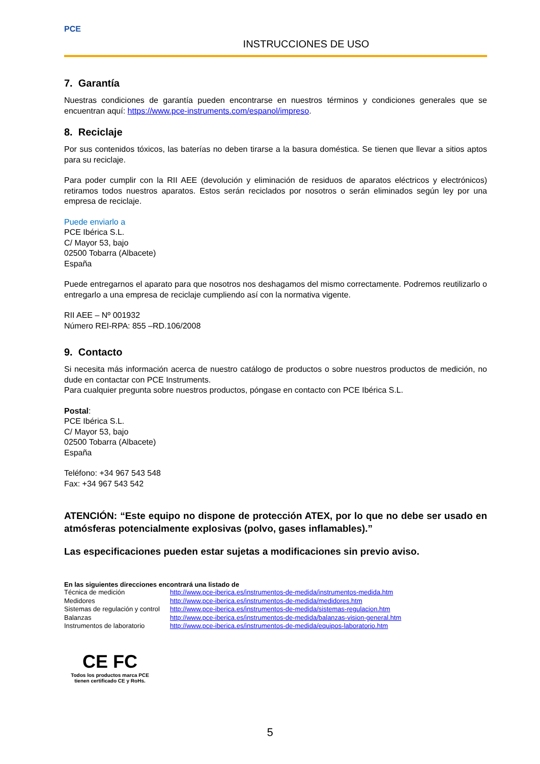PCE
INSTRUCCIONES DE USO
7. Garantía
Nuestras condiciones de garantía pueden encontrarse en nuestros términos y condiciones generales que se encuentran aquí: https://www.pce-instruments.com/espanol/impreso.
8. Reciclaje
Por sus contenidos tóxicos, las baterías no deben tirarse a la basura doméstica. Se tienen que llevar a sitios aptos para su reciclaje.
Para poder cumplir con la RII AEE (devolución y eliminación de residuos de aparatos eléctricos y electrónicos) retiramos todos nuestros aparatos. Estos serán reciclados por nosotros o serán eliminados según ley por una empresa de reciclaje.
Puede enviarlo a
PCE Ibérica S.L.
C/ Mayor 53, bajo
02500 Tobarra (Albacete)
España
Puede entregarnos el aparato para que nosotros nos deshagamos del mismo correctamente. Podremos reutilizarlo o entregarlo a una empresa de reciclaje cumpliendo así con la normativa vigente.
RII AEE – Nº 001932
Número REI-RPA: 855 –RD.106/2008
9. Contacto
Si necesita más información acerca de nuestro catálogo de productos o sobre nuestros productos de medición, no dude en contactar con PCE Instruments.
Para cualquier pregunta sobre nuestros productos, póngase en contacto con PCE Ibérica S.L.
Postal:
PCE Ibérica S.L.
C/ Mayor 53, bajo
02500 Tobarra (Albacete)
España
Teléfono: +34 967 543 548
Fax: +34 967 543 542
ATENCIÓN: “Este equipo no dispone de protección ATEX, por lo que no debe ser usado en atmósferas potencialmente explosivas (polvo, gases inflamables).”
Las especificaciones pueden estar sujetas a modificaciones sin previo aviso.
En las siguientes direcciones encontrará una listado de
| Técnica de medición | http://www.pce-iberica.es/instrumentos-de-medida/instrumentos-medida.htm |
| Medidores | http://www.pce-iberica.es/instrumentos-de-medida/medidores.htm |
| Sistemas de regulación y control | http://www.pce-iberica.es/instrumentos-de-medida/sistemas-regulacion.htm |
| Balanzas | http://www.pce-iberica.es/instrumentos-de-medida/balanzas-vision-general.htm |
| Instrumentos de laboratorio | http://www.pce-iberica.es/instrumentos-de-medida/equipos-laboratorio.htm |
CE FC
Todos los productos marca PCE
tienen certificado CE y RoHs.
5